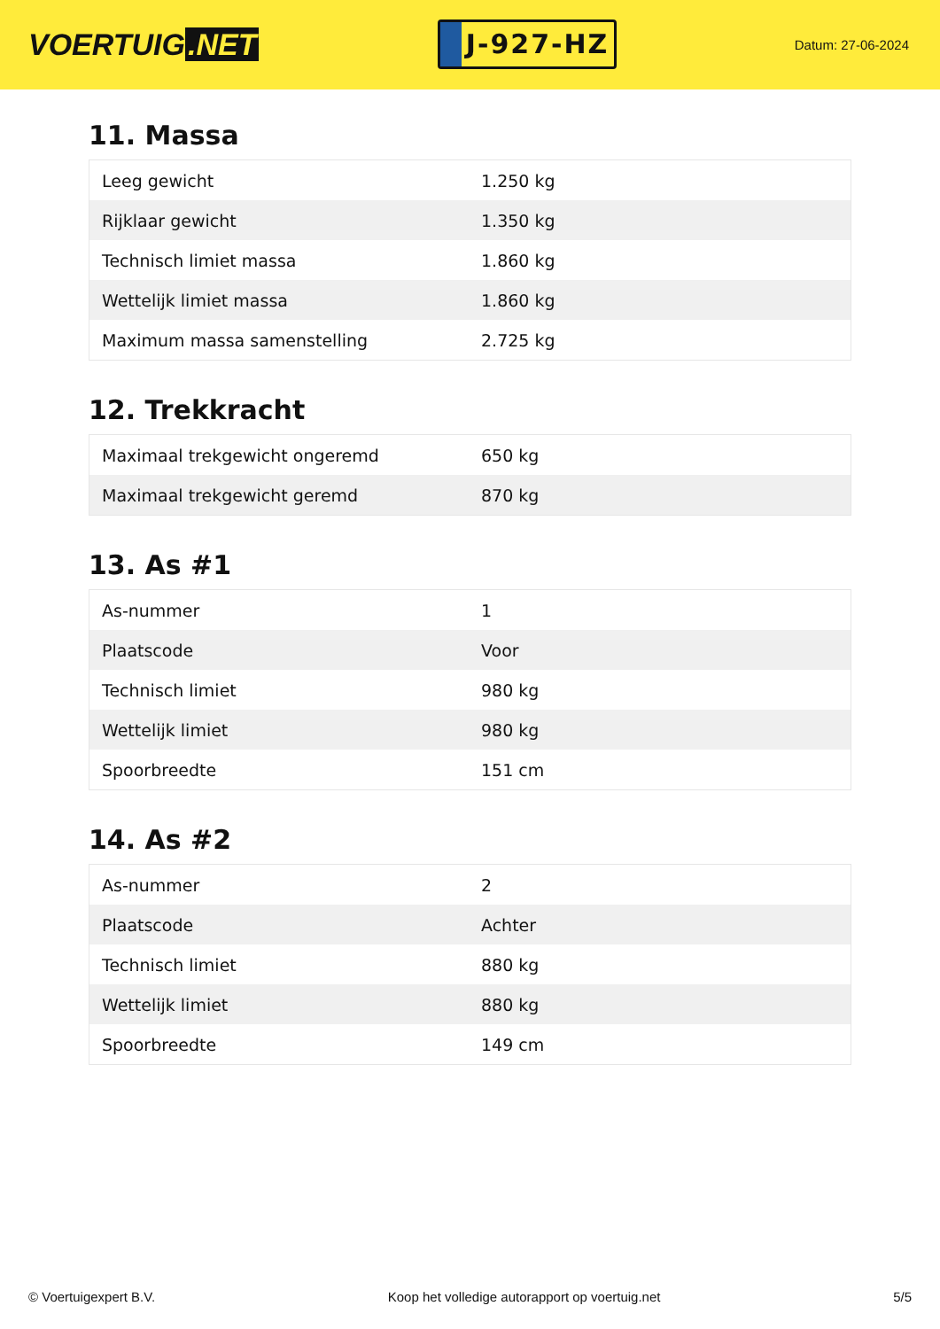VOERTUIG.NET
J-927-HZ
Datum: 27-06-2024
11. Massa
| Leeg gewicht | 1.250 kg |
| Rijklaar gewicht | 1.350 kg |
| Technisch limiet massa | 1.860 kg |
| Wettelijk limiet massa | 1.860 kg |
| Maximum massa samenstelling | 2.725 kg |
12. Trekkracht
| Maximaal trekgewicht ongeremd | 650 kg |
| Maximaal trekgewicht geremd | 870 kg |
13. As #1
| As-nummer | 1 |
| Plaatscode | Voor |
| Technisch limiet | 980 kg |
| Wettelijk limiet | 980 kg |
| Spoorbreedte | 151 cm |
14. As #2
| As-nummer | 2 |
| Plaatscode | Achter |
| Technisch limiet | 880 kg |
| Wettelijk limiet | 880 kg |
| Spoorbreedte | 149 cm |
© Voertuigexpert B.V. Koop het volledige autorapport op voertuig.net 5/5